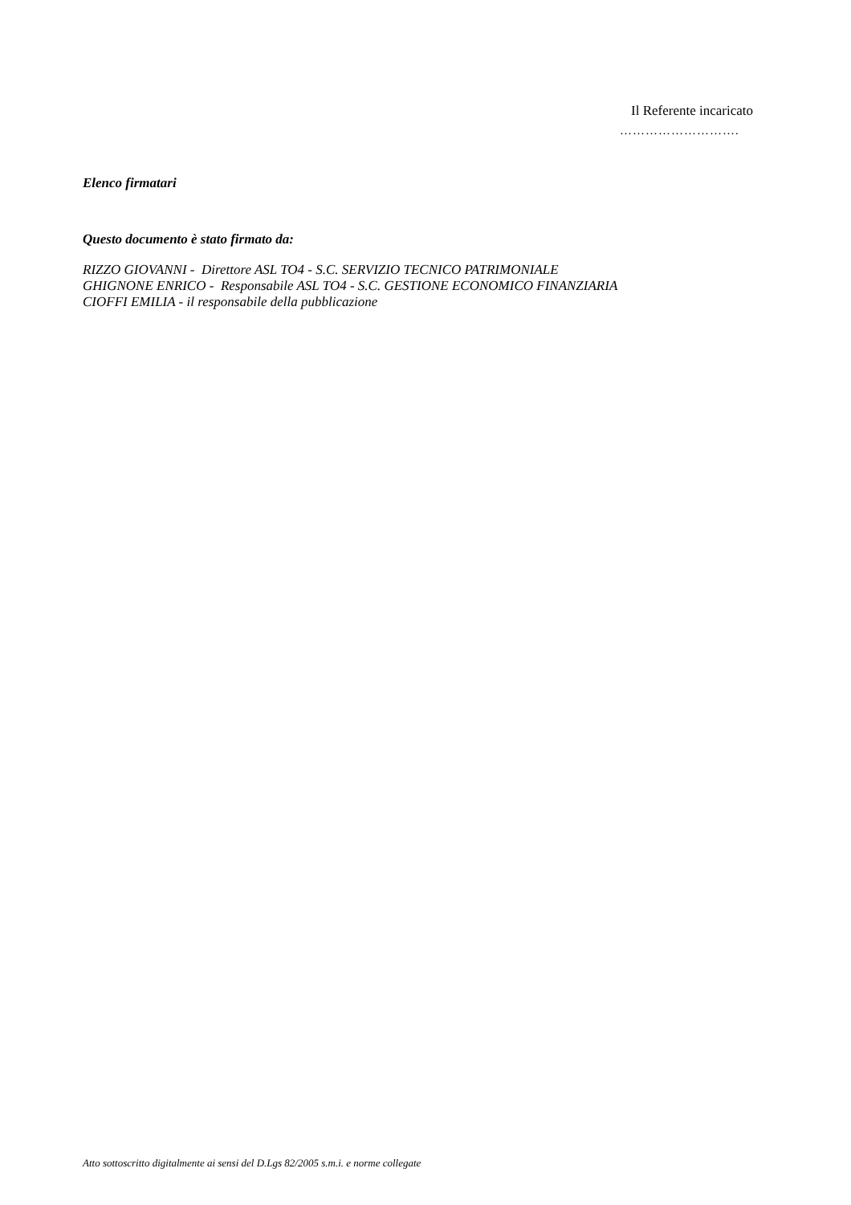Il Referente incaricato
……………………….
Elenco firmatari
Questo documento è stato firmato da:
RIZZO GIOVANNI - Direttore ASL TO4 - S.C. SERVIZIO TECNICO PATRIMONIALE
GHIGNONE ENRICO - Responsabile ASL TO4 - S.C. GESTIONE ECONOMICO FINANZIARIA
CIOFFI EMILIA - il responsabile della pubblicazione
Atto sottoscritto digitalmente ai sensi del D.Lgs 82/2005 s.m.i. e norme collegate